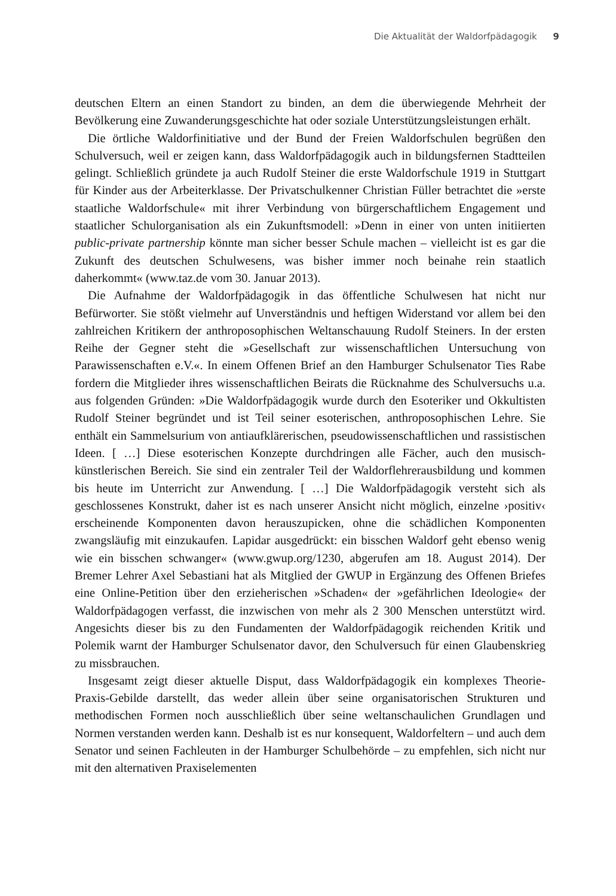Die Aktualität der Waldorfpädagogik 9
deutschen Eltern an einen Standort zu binden, an dem die überwiegende Mehrheit der Bevölkerung eine Zuwanderungsgeschichte hat oder soziale Unterstützungsleistungen erhält.
Die örtliche Waldorfinitiative und der Bund der Freien Waldorfschulen begrüßen den Schulversuch, weil er zeigen kann, dass Waldorfpädagogik auch in bildungsfernen Stadtteilen gelingt. Schließlich gründete ja auch Rudolf Steiner die erste Waldorfschule 1919 in Stuttgart für Kinder aus der Arbeiterklasse. Der Privatschulkenner Christian Füller betrachtet die »erste staatliche Waldorfschule« mit ihrer Verbindung von bürgerschaftlichem Engagement und staatlicher Schulorganisation als ein Zukunftsmodell: »Denn in einer von unten initiierten public-private partnership könnte man sicher besser Schule machen – vielleicht ist es gar die Zukunft des deutschen Schulwesens, was bisher immer noch beinahe rein staatlich daherkommt« (www.taz.de vom 30. Januar 2013).
Die Aufnahme der Waldorfpädagogik in das öffentliche Schulwesen hat nicht nur Befürworter. Sie stößt vielmehr auf Unverständnis und heftigen Widerstand vor allem bei den zahlreichen Kritikern der anthroposophischen Weltanschauung Rudolf Steiners. In der ersten Reihe der Gegner steht die »Gesellschaft zur wissenschaftlichen Untersuchung von Parawissenschaften e.V.«. In einem Offenen Brief an den Hamburger Schulsenator Ties Rabe fordern die Mitglieder ihres wissenschaftlichen Beirats die Rücknahme des Schulversuchs u.a. aus folgenden Gründen: »Die Waldorfpädagogik wurde durch den Esoteriker und Okkultisten Rudolf Steiner begründet und ist Teil seiner esoterischen, anthroposophischen Lehre. Sie enthält ein Sammelsurium von antiaufklärerischen, pseudowissenschaftlichen und rassistischen Ideen. [ …] Diese esoterischen Konzepte durchdringen alle Fächer, auch den musisch-künstlerischen Bereich. Sie sind ein zentraler Teil der Waldorflehrerausbildung und kommen bis heute im Unterricht zur Anwendung. [ …] Die Waldorfpädagogik versteht sich als geschlossenes Konstrukt, daher ist es nach unserer Ansicht nicht möglich, einzelne ›positiv‹ erscheinende Komponenten davon herauszupicken, ohne die schädlichen Komponenten zwangsläufig mit einzukaufen. Lapidar ausgedrückt: ein bisschen Waldorf geht ebenso wenig wie ein bisschen schwanger« (www.gwup.org/1230, abgerufen am 18. August 2014). Der Bremer Lehrer Axel Sebastiani hat als Mitglied der GWUP in Ergänzung des Offenen Briefes eine Online-Petition über den erzieherischen »Schaden« der »gefährlichen Ideologie« der Waldorfpädagogen verfasst, die inzwischen von mehr als 2 300 Menschen unterstützt wird. Angesichts dieser bis zu den Fundamenten der Waldorfpädagogik reichenden Kritik und Polemik warnt der Hamburger Schulsenator davor, den Schulversuch für einen Glaubenskrieg zu missbrauchen.
Insgesamt zeigt dieser aktuelle Disput, dass Waldorfpädagogik ein komplexes Theorie-Praxis-Gebilde darstellt, das weder allein über seine organisatorischen Strukturen und methodischen Formen noch ausschließlich über seine weltanschaulichen Grundlagen und Normen verstanden werden kann. Deshalb ist es nur konsequent, Waldorfeltern – und auch dem Senator und seinen Fachleuten in der Hamburger Schulbehörde – zu empfehlen, sich nicht nur mit den alternativen Praxiselementen